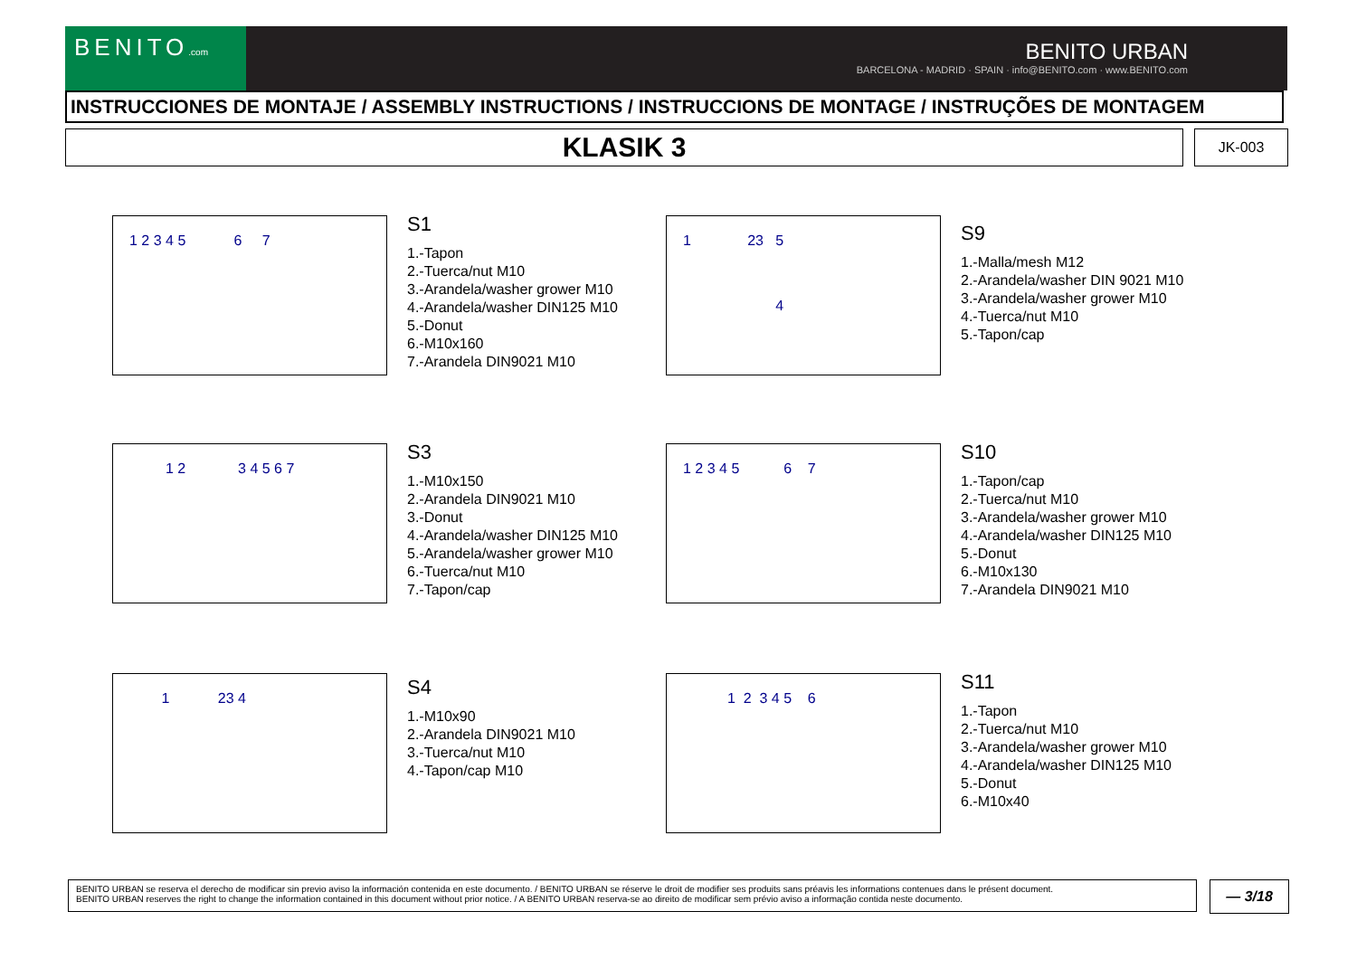BENITO.com
BENITO URBAN
BARCELONA - MADRID · SPAIN · info@BENITO.com · www.BENITO.com
INSTRUCCIONES DE MONTAJE / ASSEMBLY INSTRUCTIONS / INSTRUCCIONS DE MONTAGE / INSTRUÇÕES DE MONTAGEM
KLASIK 3 JK-003
1 2 3 4 5 6 7
S1
1.-Tapon
2.-Tuerca/nut M10
3.-Arandela/washer grower M10
4.-Arandela/washer DIN125 M10
5.-Donut
6.-M10x160
7.-Arandela DIN9021 M10
1 23 5
4
S9
1.-Malla/mesh M12
2.-Arandela/washer DIN 9021 M10
3.-Arandela/washer grower M10
4.-Tuerca/nut M10
5.-Tapon/cap
1 2 3 4 5 6 7
S3
1.-M10x150
2.-Arandela DIN9021 M10
3.-Donut
4.-Arandela/washer DIN125 M10
5.-Arandela/washer grower M10
6.-Tuerca/nut M10
7.-Tapon/cap
1 2 3 4 5 6 7
S10
1.-Tapon/cap
2.-Tuerca/nut M10
3.-Arandela/washer grower M10
4.-Arandela/washer DIN125 M10
5.-Donut
6.-M10x130
7.-Arandela DIN9021 M10
1 23 4
S4
1.-M10x90
2.-Arandela DIN9021 M10
3.-Tuerca/nut M10
4.-Tapon/cap M10
1 2 3 4 5 6
S11
1.-Tapon
2.-Tuerca/nut M10
3.-Arandela/washer grower M10
4.-Arandela/washer DIN125 M10
5.-Donut
6.-M10x40
BENITO URBAN se reserva el derecho de modificar sin previo aviso la información contenida en este documento. / BENITO URBAN se réserve le droit de modifier ses produits sans préavis les informations contenues dans le présent document.
BENITO URBAN reserves the right to change the information contained in this document without prior notice. / A BENITO URBAN reserva-se ao direito de modificar sem prévio aviso a informação contida neste documento.
— 3/18